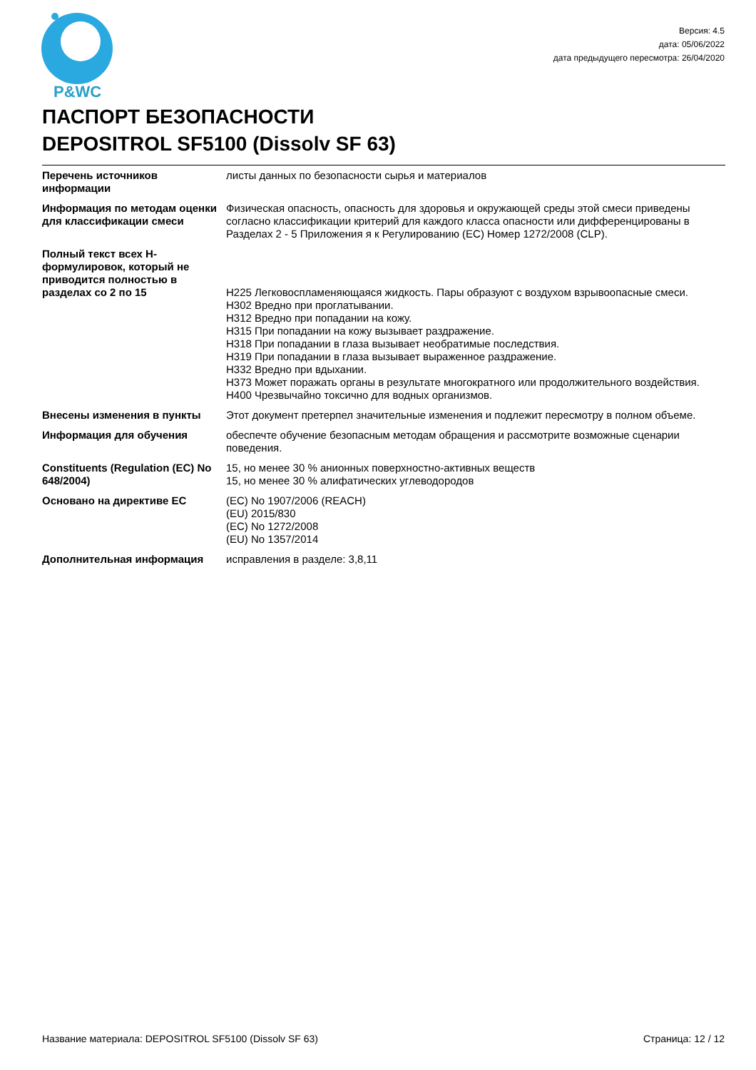P&WC
Версия: 4.5
дата: 05/06/2022
дата предыдущего пересмотра: 26/04/2020
ПАСПОРТ БЕЗОПАСНОСТИ
DEPOSITROL SF5100 (Dissolv SF 63)
| Перечень источников информации | листы данных по безопасности сырья и материалов |
| Информация по методам оценки для классификации смеси | Физическая опасность, опасность для здоровья и окружающей среды этой смеси приведены согласно классификации критерий для каждого класса опасности или дифференцированы в Разделах 2 - 5 Приложения я к Регулированию (EC) Номер 1272/2008 (CLP). |
| Полный текст всех H-формулировок, который не приводится полностью в разделах со 2 по 15 | H225 Легковоспламеняющаяся жидкость. Пары образуют с воздухом взрывоопасные смеси. H302 Вредно при проглатывании. H312 Вредно при попадании на кожу. H315 При попадании на кожу вызывает раздражение. H318 При попадании в глаза вызывает необратимые последствия. H319 При попадании в глаза вызывает выраженное раздражение. H332 Вредно при вдыхании. H373 Может поражать органы в результате многократного или продолжительного воздействия. H400 Чрезвычайно токсично для водных организмов. |
| Внесены изменения в пункты | Этот документ претерпел значительные изменения и подлежит пересмотру в полном объеме. |
| Информация для обучения | обеспечте обучение безопасным методам обращения и рассмотрите возможные сценарии поведения. |
| Constituents (Regulation (EC) No 648/2004) | 15, но менее 30 % анионных поверхностно-активных веществ 15, но менее 30 % алифатических углеводородов |
| Основано на директиве ЕС | (EC) No 1907/2006 (REACH) (EU) 2015/830 (EC) No 1272/2008 (EU) No 1357/2014 |
| Дополнительная информация | исправления в разделе: 3,8,11 |
Название материала: DEPOSITROL SF5100 (Dissolv SF 63) Страница: 12 / 12